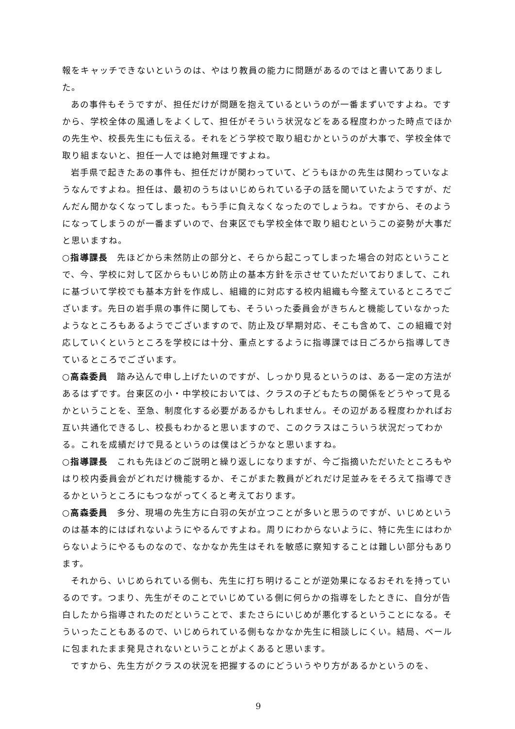報をキャッチできないというのは、やはり教員の能力に問題があるのではと書いてありました。
あの事件もそうですが、担任だけが問題を抱えているというのが一番まずいですよね。ですから、学校全体の風通しをよくして、担任がそういう状況などをある程度わかった時点でほかの先生や、校長先生にも伝える。それをどう学校で取り組むかというのが大事で、学校全体で取り組まないと、担任一人では絶対無理ですよね。
岩手県で起きたあの事件も、担任だけが関わっていて、どうもほかの先生は関わっていなようなんですよね。担任は、最初のうちはいじめられている子の話を聞いていたようですが、だんだん聞かなくなってしまった。もう手に負えなくなったのでしょうね。ですから、そのようになってしまうのが一番まずいので、台東区でも学校全体で取り組むというこの姿勢が大事だと思いますね。
○指導課長　先ほどから未然防止の部分と、そらから起こってしまった場合の対応ということで、今、学校に対して区からもいじめ防止の基本方針を示させていただいておりまして、これに基づいて学校でも基本方針を作成し、組織的に対応する校内組織も今整えているところでございます。先日の岩手県の事件に関しても、そういった委員会がきちんと機能していなかったようなところもあるようでございますので、防止及び早期対応、そこも含めて、この組織で対応していくというところを学校には十分、重点とするように指導課では日ごろから指導してきているところでございます。
○高森委員　踏み込んで申し上げたいのですが、しっかり見るというのは、ある一定の方法があるはずです。台東区の小・中学校においては、クラスの子どもたちの関係をどうやって見るかということを、至急、制度化する必要があるかもしれません。その辺がある程度わかればお互い共通化できるし、校長もわかると思いますので、このクラスはこういう状況だってわかる。これを成績だけで見るというのは僕はどうかなと思いますね。
○指導課長　これも先ほどのご説明と繰り返しになりますが、今ご指摘いただいたところもやはり校内委員会がどれだけ機能するか、そこがまた教員がどれだけ足並みをそろえて指導できるかというところにもつながってくると考えております。
○高森委員　多分、現場の先生方に白羽の矢が立つことが多いと思うのですが、いじめというのは基本的にはばれないようにやるんですよね。周りにわからないように、特に先生にはわからないようにやるものなので、なかなか先生はそれを敏感に察知することは難しい部分もあります。
それから、いじめられている側も、先生に打ち明けることが逆効果になるおそれを持っているのです。つまり、先生がそのことでいじめている側に何らかの指導をしたときに、自分が告白したから指導されたのだということで、またさらにいじめが悪化するということになる。そういったこともあるので、いじめられている側もなかなか先生に相談しにくい。結局、ベールに包まれたまま発見されないということがよくあると思います。
ですから、先生方がクラスの状況を把握するのにどういうやり方があるかというのを、
9